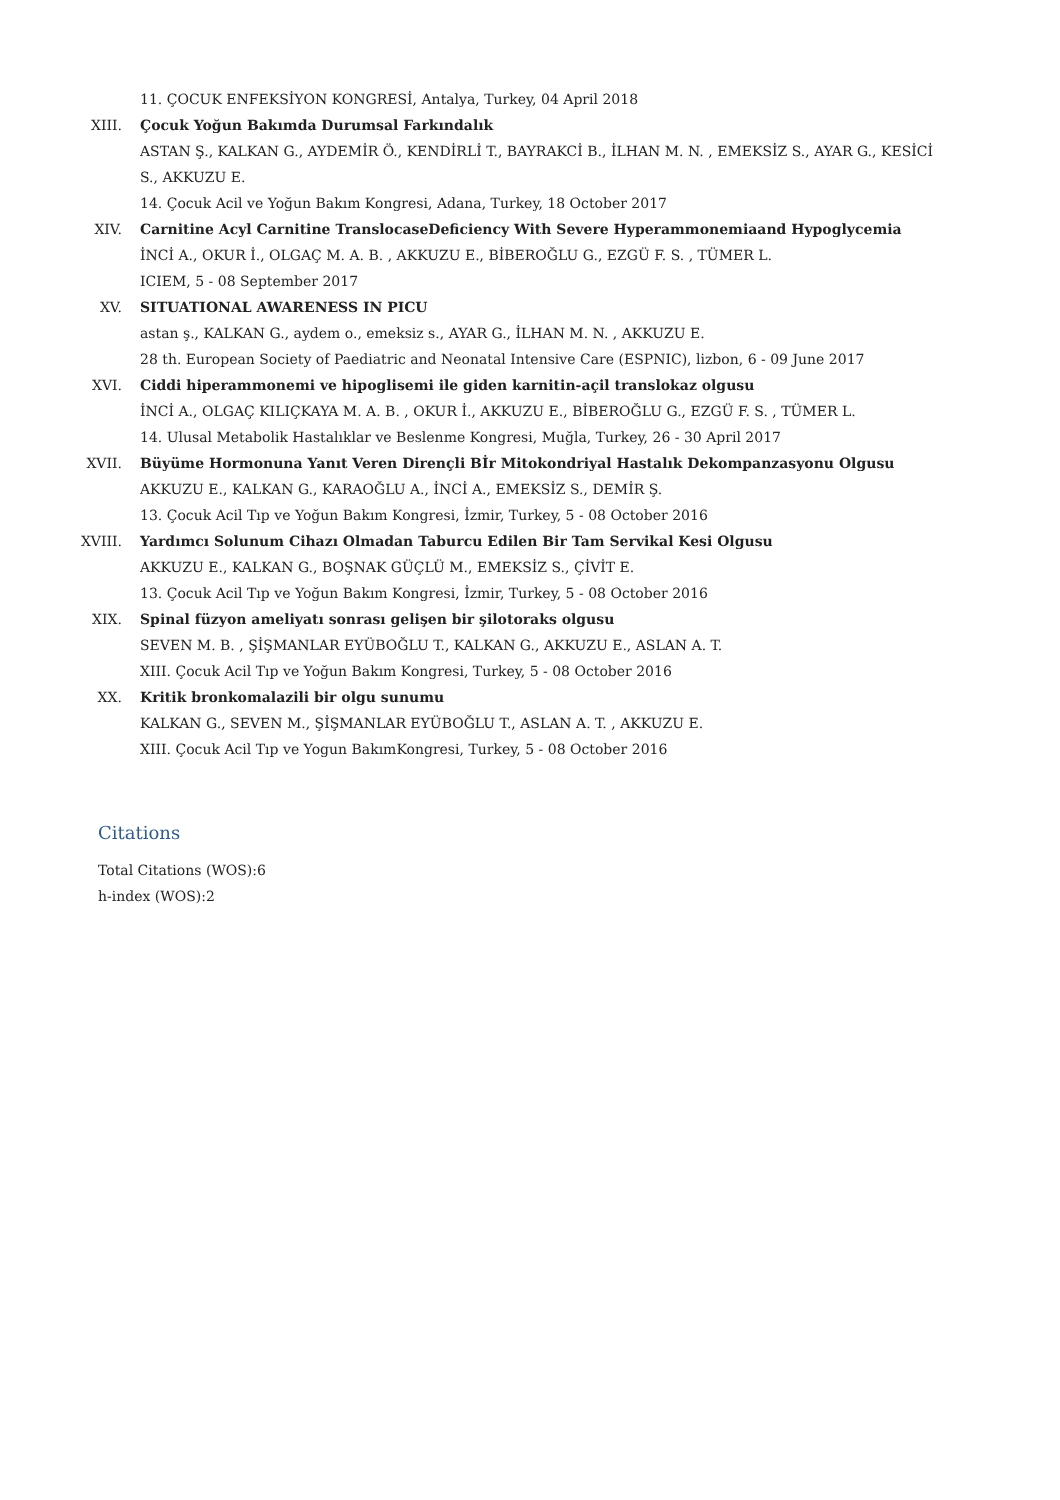11. ÇOCUK ENFEKSİYON KONGRESİ, Antalya, Turkey, 04 April 2018
XIII. Çocuk Yoğun Bakımda Durumsal Farkındalık
ASTAN Ş., KALKAN G., AYDEMİR Ö., KENDİRLİ T., BAYRAKCİ B., İLHAN M. N. , EMEKSİZ S., AYAR G., KESİCİ S., AKKUZU E.
14. Çocuk Acil ve Yoğun Bakım Kongresi, Adana, Turkey, 18 October 2017
XIV. Carnitine Acyl Carnitine TranslocaseDeficiency With Severe Hyperammonemiaand Hypoglycemia
İNCİ A., OKUR İ., OLGAÇ M. A. B. , AKKUZU E., BİBEROĞLU G., EZGÜ F. S. , TÜMER L.
ICIEM, 5 - 08 September 2017
XV. SITUATIONAL AWARENESS IN PICU
astan ş., KALKAN G., aydem o., emeksiz s., AYAR G., İLHAN M. N. , AKKUZU E.
28 th. European Society of Paediatric and Neonatal Intensive Care (ESPNIC), lizbon, 6 - 09 June 2017
XVI. Ciddi hiperammonemi ve hipoglisemi ile giden karnitin-açil translokaz olgusu
İNCİ A., OLGAÇ KILIÇKAYA M. A. B. , OKUR İ., AKKUZU E., BİBEROĞLU G., EZGÜ F. S. , TÜMER L.
14. Ulusal Metabolik Hastalıklar ve Beslenme Kongresi, Muğla, Turkey, 26 - 30 April 2017
XVII. Büyüme Hormonuna Yanıt Veren Dirençli Bİr Mitokondriyal Hastalık Dekompanzasyonu Olgusu
AKKUZU E., KALKAN G., KARAOĞLU A., İNCİ A., EMEKSİZ S., DEMİR Ş.
13. Çocuk Acil Tıp ve Yoğun Bakım Kongresi, İzmir, Turkey, 5 - 08 October 2016
XVIII. Yardımcı Solunum Cihazı Olmadan Taburcu Edilen Bir Tam Servikal Kesi Olgusu
AKKUZU E., KALKAN G., BOŞNAK GÜÇLÜ M., EMEKSİZ S., ÇİVİT E.
13. Çocuk Acil Tıp ve Yoğun Bakım Kongresi, İzmir, Turkey, 5 - 08 October 2016
XIX. Spinal füzyon ameliyatı sonrası gelişen bir şilotoraks olgusu
SEVEN M. B. , ŞİŞMANLAR EYÜBOĞLU T., KALKAN G., AKKUZU E., ASLAN A. T.
XIII. Çocuk Acil Tıp ve Yoğun Bakım Kongresi, Turkey, 5 - 08 October 2016
XX. Kritik bronkomalazili bir olgu sunumu
KALKAN G., SEVEN M., ŞİŞMANLAR EYÜBOĞLU T., ASLAN A. T. , AKKUZU E.
XIII. Çocuk Acil Tıp ve Yogun BakımKongresi, Turkey, 5 - 08 October 2016
Citations
Total Citations (WOS):6
h-index (WOS):2